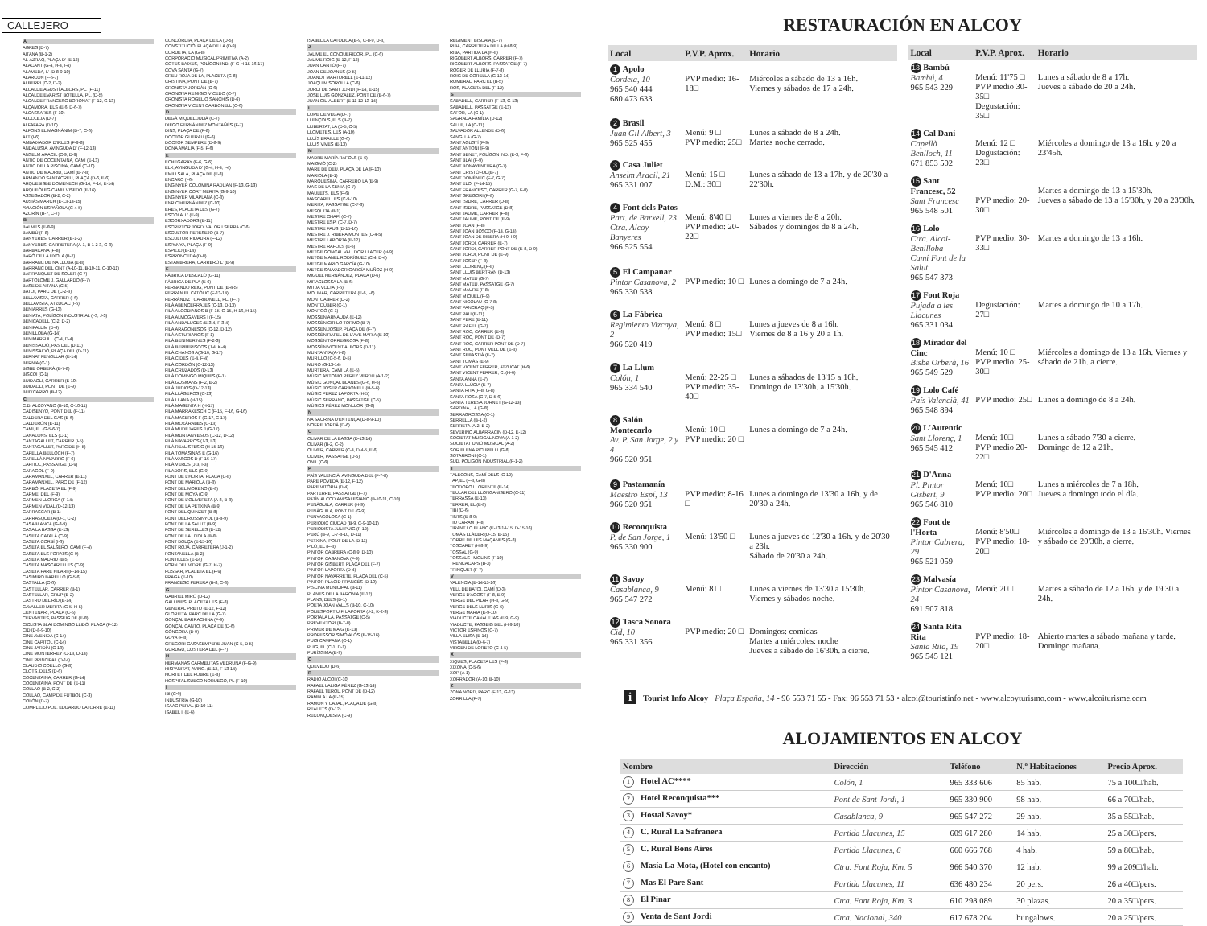CALLEJERO
A
AGRES (D-7)
AITANA (B-1-2)
AL-AZRAQ, PLAÇA D' (E-12)
ALACANT (G-4, H-4, I-4)
ALAMEDA, L' (D-8-9-10)
ALARCÓN (F-6-7)
ALBERRI (C-2, D-2)
ALCALDE AGUSTÍ ALBORS, PL. (F-11)
ALCALDE EVARIST BOTELLA, PL. (D-5)
ALCALDE FRANCESC BORONAT (F-12, G-13)
ALÇAMORA, ELS (E-6, D-6-7)
ALCASSARES (F-10)
ALCOLEJA (D-7)
ALFAFARA (D-10)
ALFONS EL MAGNÀNIM (D-7, C-6)
ALT (I-6)
AMBAIXADOR D'IRLES (F-9-8)
ANDALUSIA, AVINGUDA D' (F-12-13)
ANSELM ARACIL (C-9, D-9)
ANTIC DE COCENTAINA, CAMÍ (E-13)
ANTIC DE LA PISCINA, CAMÍ (C-10)
ANTIC DE MADRID, CAMÍ (E-7-8)
ARMANDO SANTACREU, PLAÇA (D-6, E-6)
ARQUEBISBE DOMÉNECH (G-14, F-14, E-14)
ARQUEÒLEG CAMIL VISEDO (E-16)
ASSEGADOR (B-2, C-2)
AUSIÀS MARCH (E-13-14-15)
AVIACIÓN ESPAÑOLA (C-4-5)
AZORÍN (B-7, C-7)
B
BALMES (E-8-9)
BAMBÚ (F-8)
BANYERES, CARRER (B-1-2)
BANYERES, CARRETERA (A-1, B-1-2-3, C-3)
BARBACANA (F-8)
BARÓ DE LA UXOLA (B-7)
BARRANC DE NA LLOBA (E-8)
BARRANC DEL CINT (A-10-11, B-10-11, C-10-11)
BARRANQUET DE SOLER (C-7)
BARTOLOMÉ J. GALLARDO (F-7)
BASE DE AITANA (C-5)
BATOI, PARC DE (C-2-3)
BELLAVISTA, CARRER (I-6)
BELLAVISTA, ATZUCAC (I-6)
BENIARRÉS (G-13)
BENIATA, POLÍGON INDUSTRIAL (I-3, J-3)
BENICADELL (C-2, D-2)
BENIFALLIM (D-6)
BENILLOBA (G-14)
BENIMARFULL (C-4, D-4)
BENISSAIDÓ, PAS DEL (D-11)
BENISSAIDÓ, PLAÇA DEL (D-11)
BERNAT FENOLLAR (E-14)
BÈRNIA (C-1)
BISBE ORBERÀ (E-7-8)
BISCOI (C-1)
BUIDAOLI, CARRER (E-10)
BUIDAOLI, PONT DE (E-9)
BUIXCARRÓ (B-12)
C
C.D. ALCOYANO (B-10, C-10-11)
CADISENYO, PONT DEL (F-11)
CALDERA DEL GAS (E-6)
CALDERÓN (E-11)
CAMI, EL (G-5-6-7)
CANALONS, ELS (C-1)
CANTAGALLET, CARRER (I-5)
CANTAGALLET, PARC DE (H-5)
CAPELLÀ BELLOCH (F-7)
CAPELLÀ NAVARRO (F-6)
CAPITOL, PASSATGE (D-9)
CARAGOL (F-9)
CARAMANXEL, CARRER (E-11)
CARAMANXEL, PARC DE (F-12)
CARBÓ, PLACETA EL (F-9)
CARME, DEL (F-9)
CARMEN LLORCA (F-14)
CARMEN VIDAL (D-12-13)
CARRASCAR (B-1)
CARRASQUETA (D-1, C-2)
CASABLANCA (G-8-9)
CASA LA BASSA (E-13)
CASETA CATALÀ (C-9)
CASETA CORBÍ (I-6)
CASETA EL SALSERO, CAMÍ (F-4)
CASETA ELS FORATS (C-9)
CASETA MADRID (B-5)
CASETA MASCARELLES (C-9)
CASETA PARE HILARI (F-14-15)
CASIMIRO BARELLO (G-5-6)
CASTALLA (C-6)
CASTELLAR, CARRER (B-1)
CASTELLAR, GRUP (B-2)
CASTRO DEL RÍO (E-14)
CAVALLER MERITA (G-5, H-5)
CENTENARI, PLAÇA (C-5)
CERVANTES, PASSEIG DE (E-8)
CICLISTA BLAI DOMINGO LLIDÓ, PLAÇA (F-12)
CID (D-8-9-10)
CINE AVENIDA (C-14)
CINE CAPITOL (C-14)
CINE JARDÍN (C-13)
CINE MONTERREY (C-13, D-14)
CINE PRINCIPAL (D-14)
CLAUDIO COELLO (G-8)
CLOTS, DELS (D-6)
COCENTAINA, CARRER (G-14)
COCENTAINA, PONT DE (E-11)
COLLAO (B-2, C-2)
COLLAO, CAMP DE FUTBOL (C-3)
COLÓN (D-7)
COMPLEJO POL. EDUARDO LATORRE (E-11)
CONCÒRDIA, PLAÇA DE LA (D-5)
CONSTITUCIÓ, PLAÇA DE LA (D-9)
CORDETA, LA (G-8)
CORPORACIÓ MUSICAL PRIMITIVA (A-2)
COTES BAIXES, POLÍGON IND. (F-G-H-15-16-17)
COVA SANTA (G-7)
CREU ROJA DE LA, PLACETA (G-8)
CRISTINA, PONT DE (E-7)
CRONISTA JORDÀN (C-6)
CRONISTA REMIGIO VICEDO (C-7)
CRONISTA ROGELIO SANCHÍS (D-6)
CRONISTA VICENT CARBONELL (C-6)
D
DEGÀ MIQUEL JULIÀ (C-7)
DIEGO FERNÁNDEZ MONTAÑÉS (F-7)
DINS, PLAÇA DE (F-8)
DOCTOR GUERAU (G-6)
DOCTOR SEMPERE (D-8-9)
DOÑA AMALIA (F-5, F-6)
E
ECHEGARAY (F-6, G-6)
ELX, AVINGUDA D' (G-4, H-4, I-4)
EMILI SALA, PLAÇA DE (E-8)
ENCARO (I-6)
ENGINYER COLOMINA RADUAN (F-13, G-13)
ENGINYER CORT MERITA (G-9-10)
ENGINYER VILAPLANA (C-8)
ENRIC HERNÁNDEZ (C-10)
ERES, PLACETA LES (G-7)
ESCOLA, L' (E-9)
ESCORXADORS (E-11)
ESCRIPTOR JORDI VALOR I SERRA (C-6)
ESCULTOR PERESEJO (B-7)
ESCULTOR RIDAURA (F-12)
ESPANYA, PLAÇA (F-9)
ESPEJO (E-14)
ESPRONCEDA (D-8)
ESTAMBRERA, CARRERÓ L' (E-9)
F
FÀBRICA D'ESCALÓ (G-11)
FÀBRICA DE PLA (E-6)
FERNANDO REIG, PONT DE (E-4-5)
FERRAN EL CATÒLIC (F-13-14)
FERRÀNDIZ I CARBONELL, PL. (F-7)
FILÀ ABENCERRAJES (C-13, D-13)
FILÀ ALCODIANOS B (F-15, G-15, H-16, H-15)
FILÀ ALMOGÀVERS I (F-15)
FILÀ ANDALUCES (E-3-4, F-3-4)
FILÀ ARAGONESOS (C-12, D-12)
FILÀ ASTURIANOS (F-1)
FILÀ BENIMERINES (F-2-3)
FILÀ BERBERISCOS (J-4, K-4)
FILÀ CHANOS A(G-16, G-17)
FILÀ CIDES (E-4, F-4)
FILÀ CORDÓN (C-12-13)
FILÀ CRUZADOS (D-13)
FILÀ DOMINGO MIQUES (F-1)
FILÀ GUSMANS (F-2, E-2)
FILÀ JUDIOS (D-12-13)
FILÀ LLÀGEROS (C-13)
FILÀ LLANA (H-15)
FILÀ MAGENTA H (H-17)
FILÀ MARRAKESCH C (F-15, F-16, G-16)
FILÀ MASEROS F (G-17, C-17)
FILÀ MOZÀRABES (C-13)
FILÀ MUDÉJARES J (G-17)
FILÀ MUNTANYESOS (C-12, D-12)
FILÀ NAVARROS (J-3, I-3)
FILÀ REALISTES G (H-15-16)
FILÀ TOMASINAS E (G-16)
FILÀ VASCOS D (F-16-17)
FILÀ VERDS (J-3, I-3)
FILADORS, ELS (G-9)
FONT DE L'HORTA, PLAÇA (C-8)
FONT DE MARIOLA (B-8)
FONT DEL MORENO (B-8)
FONT DE MOYA (C-9)
FONT DE L'OLIVERETA (A-8, B-8)
FONT DE LA PETXINA (B-9)
FONT DEL QUINZET (B-8)
FONT DEL ROSSINYOL (B-8-9)
FONT DE LA SALUT (B-9)
FONT DE SERELLES (D-12)
FONT DE LA UXOLA (B-8)
FONT DOLÇA (E-15-16)
FONT ROJA, CARRETERA (J-1-2)
FONTANELLA (B-2)
FONTILLES (E-14)
FORN DEL VIDRE (G-7, H-7)
FOSSAR, PLACETA EL (F-9)
FRAGA (E-10)
FRANCESC PERERA (B-8, C-8)
G
GABRIEL MIRÓ (D-12)
GALLINES, PLACETA LES (F-8)
GENERAL PRETO (E-12, F-12)
GLORIETA, PARC DE LA (G-7)
GONÇAL BARRACHINA (F-9)
GONÇAL CANTÓ, PLAÇA DE (D-6)
GÒNGORA (D-9)
GOYA (F-8)
GREGORI CASASEMPERE JUAN (C-5, D-5)
GURUGÚ, COSTERA DEL (F-7)
H
HERMANAS CARMELITAS VEDRUNA (F-G-9)
HISPANITAT, AVING. (E-12, F-13-14)
HORTET DEL POBRE (E-8)
HOSPITAL SUECO NORUEGO, PL (F-10)
I
IBI (C-6)
INDÚSTRIA (G-10)
ISAAC PERAL (D-10-11)
ISABEL II (E-6)
ISABEL LA CATÒLICA (B-9, C-8-9, D-8,)
J
JAUME EL CONQUERIDOR, PL. (C-6)
JAUME ROIG (E-12, F-12)
JUAN CANTÓ (F-7)
JOAN DE JOANES (D-5)
JOANOT MARTORELL (E-11-12)
JOAQUIM SOROLLA (C-6)
JORDI DE SANT JORDI (F-14, E-15)
JOSE LUIS GONZÁLEZ, PONT DE (B-6-7)
JUAN GIL-ALBERT (E-11-12-13-14)
L
LOPE DE VEGA (D-7)
LLENÇOLS, ELS (B-7)
LLIBERTAT, LA (D-5, C-5)
LLOMETES, LES (A-10)
LLUÍS BRAILLE (G-6)
LLUÍS VIVES (E-13)
M
MADRE MARÍA RAFOLS (E-6)
MAIGMÓ (C-2)
MARE DE DÉU, PLAÇA DE LA (F-10)
MARIOLA (B-1)
MARQUESINA, CARRERÓ LA (E-9)
MAS DE LA SÈNIA (C-7)
MAULETS, ELS (F-6)
MASCARELLES (C-9-10)
MERITA, PASSATGE (C-7-8)
MESQUITA (B-1)
MESTRE CHAPÍ (C-7)
MESTRE ESPÍ (C-7, D-7)
MESTRE FAUS (D-15-16)
MESTRE J. RIBERA MONTES (C-4-5)
MESTRE LAPORTA (E-12)
MESTRE RAFOLS (E-6)
METGE GONÇAL VALLDOR LLACER (H-9)
METGE MANEL RODRÍGUEZ (C-4, D-4)
METGE MARIO GARCÍA (G-10)
METGE SALVADOR GARCÍA MUÑOZ (H-9)
MIGUEL HERNÁNDEZ, PLAÇA (D-6)
MIRACLOSSA LA (B-6)
MITJA VOLTA (I-6)
MOLINAR, CARRETERA (E-6, I-6)
MONTCABRER (D-2)
MONTDÚBER (C-1)
MONTGÓ (C-1)
MOSSÈN ARNAUDA (E-12)
MOSSÈN CIRILO TORMO (B-7)
MOSSÈN JOSEP, PLAÇA DE (F-7)
MOSSÈN RAFEL DE L'AVE MARIA (E-10)
MOSSÈN TORREGROSA (F-8)
MOSSÈN VICENT ALBORS (D-11)
MUNTANYA (A-7-8)
MURILLO (C-5-6, D-5)
MURO (G-13-14)
MURTERA, CAMÍ LA (E-5)
MÚSIC ANTONIO PÉREZ VERDÚ (A-1-2)
MÚSIC GONÇAL BLANES (G-6, H-6)
MÚSIC JOSEP CARBONELL (H-5-6)
MÚSIC PÉREZ LAPORTA (H-5)
MÚSIC SERRANO, PASSATGE (C-5)
MÚSICS PÉREZ MONLLOR (G-8)
N
NA SAURINA D'ENTENÇA (D-8-9-10)
NOFRE JORDÀ (D-6)
O
OLIVAR DE LA BASSA (D-13-14)
OLIVAR (B-2, C-2)
OLIVER, CARRER (C-4, D-4-5, E-6)
OLIVER, PASSATGE (D-5)
ONIL (C-6)
P
PAÍS VALENCIÀ, AVINGUDA DEL (F-7-8)
PARE POVEDA (E-12, F-12)
PARE VITÒRIA (D-4)
PARTERRE, PASSATGE (F-7)
PATÍN ALCODIAM SALESIANO (B-10-11, C-10)
PENÀGUILA, CARRER (H-9)
PENÀGUILA, PONT DE (G-9)
PENYAGOLOSA (C-1)
PERIÒDIC CIUDAD (B-9, C-9-10-11)
PERIODISTA JULI PUIG (F-12)
PERÚ (B-9, C-7-8-10, D-11)
PETXINA, PONT DE LA (D-11)
PILÓ, EL (F-8)
PINTOR CABRERA (C-8-9, D-10)
PINTOR CASANOVA (F-9)
PINTOR GISBERT, PLAÇA DEL (F-7)
PINTOR LAPORTA (D-4)
PINTOR NAVARRETE, PLAÇA DEL (C-5)
PINTOR PLÀCID FRANCÉS (D-10)
PISCINA MUNICIPAL (B-11)
PLANES DE LA BARONIA (E-12)
PLANS, DELS (D-1)
POETA JOAN VALLS (B-10, C-10)
POLIESPORTIU F. LAPORTA (J-2, K-2-3)
PORTALA LA, PASSATGE (C-5)
PREVENTORI (B-7-8)
PRIMER DE MAIG (E-13)
PROFESSOR SIMÓ ALÓS (E-15-16)
PUIG CAMPANA (C-1)
PUIG, EL (C-1, D-1)
PURÍSSIMA (E-9)
Q
QUEVEDO (D-6)
R
RADIO ALCOI (C-10)
RAFAEL LALIGA PÉREZ (G-13-14)
RAFAEL TEROL, PONT DE (D-12)
RAMBLA LA (E-15)
RAMÓN Y CAJAL, PLAÇA DE (G-8)
REALETS (D-12)
RECONQUESTA (C-9)
REGIMENT BISCAIA (D-7)
RIBA, CARRETERA DE LA (H-8-9)
RIBA, PARTIDA LA (H-8)
RIGOBERT ALBORS, CARRER (F-7)
RIGOBERT ALBORS, PASSATGE (F-7)
ROGER DE LLÚRIA (F-7-8)
ROIG DE CORELLA (G-13-14)
ROMERAL, PARC EL (B-5)
ROS, PLACETA DEL (F-12)
S
SABADELL, CARRER (F-13, G-13)
SABADELL, PASSATGE (E-13)
SAFOR, LA (C-1)
SAGRADA FAMÍLIA (D-12)
SALLE, LA (C-11)
SALVADOR ALLENDE (D-6)
SANG, LA (G-7)
SANT AGUSTÍ (F-9)
SANT ANTONI (F-9)
SANT BENET, POLÍGON IND. (E-3, F-3)
SANT BLAI (F-9)
SANT BONAVENTURA (G-7)
SANT CRISTÒFOL (B-7)
SANT DOMÈNEC (F-7, G-7)
SANT ELOI (F-14-15)
SANT FRANCESC, CARRER (G-7, F-8)
SANT GREGORI (F-8)
SANT ISIDRE, CARRER (D-8)
SANT ISIDRE, PASSATGE (D-8)
SANT JAUME, CARRER (F-8)
SANT JAUME, PONT DE (E-9)
SANT JOAN (F-8)
SANT JOAN BOSCO (F-14, G-14)
SANT JOAN DE RIBERA (H-9, I-9)
SANT JORDI, CARRER (E-7)
SANT JORDI, CARRER PONT DE (E-8, D-9)
SANT JORDI, PONT DE (E-9)
SANT JOSEP (F-8)
SANT LLORENÇ (F-8)
SANT LLUÍS BERTRAN (D-13)
SANT MATEU (G-7)
SANT MATEU, PASSATGE (G-7)
SANT MAURE (F-8)
SANT MIQUEL (F-9)
SANT NICOLAU (G-7-8)
SANT PANCRAÇ (F-5)
SANT PAU (E-11)
SANT PERE (E-11)
SANT RAFEL (G-7)
SANT ROC, CARRER (E-8)
SANT ROC, PONT DE (D-7)
SANT ROC, CARRER PONT DE (D-7)
SANT ROC, PONT VELL DE (E-8)
SANT SEBASTIÀ (E-7)
SANT TOMÀS (E-9)
SANT VICENT FERRER, ATZUCAT (H-6)
SANT VICENT FERRER, C. (H-6)
SANTA ANNA (E-7)
SANTA LLÚCIA (E-7)
SANTA RITA (F-8, G-8)
SANTA ROSA (C-7, D-5-6)
SANTA TERESA JORNET (G-12-13)
SARDINA, LA (G-8)
SERRAGROSSA (C-1)
SERRELLA (B-1-2)
SERRETA (A-2, B-2)
SEVERINO ALBARRACÍN (D-12, E-12)
SOCIETAT MUSICAL NOVA (A-1-2)
SOCIETAT UNIÓ MUSICAL (A-2)
SOR ELENA PICURELLI (G-8)
SOTARRONI (C-1)
SUD, POLÍGON INDUSTRIAL (F-1-2)
T
TALECONS, CAMÍ DELS (C-12)
TAP, EL (F-8, G-8)
TEODORO LLORENTE (E-14)
TEULAR DEL LLONGANISERO (C-11)
TERRASSA (E-13)
TERRER, EL (E-8)
TIBI (D-6)
TINTS (E-8-9)
TIO CARAM (F-8)
TIRANT LO BLANC (E-13-14-15, D-15-16)
TOMÀS LLÀCER (D-15, E-15)
TORRE DE LES MAÇANES (G-8)
TOSCARET (H-8-9)
TOSSAL (G-9)
TOSSALS I MOLINS (F-10)
TRENCACAPS (B-3)
TRINQUET (F-7)
V
VALÈNCIA (E-14-15-16)
VELL DE BATOI, CAMÍ (D-3)
VERGE D'AGOST (F-8, E-9)
VERGE DEL PILAR (H-8, G-9)
VERGE DELS LLIRIS (G-6)
VERGE MARIA (E-9-10)
VIADUCTE CANALEJAS (E-9, G-9)
VIADUCTE, PASSEIG DEL (H-9-10)
VÍCTOR ESPINÓS (C-7)
VILLA ELISA (E-14)
VISTABELLA (D-6-7)
VIRGEN DE LORETO (C-4-5)
X
XIQUES, PLACETA LES (F-8)
XIXONA (C-5-6)
XOP (A-1)
XORRADOR (A-10, B-10)
Z
ZONA NORD, PARC (F-13, G-13)
ZORRILLA (F-7)
RESTAURACIÓN EN ALCOY
| Local | P.V.P. Aprox. | Horario |
| --- | --- | --- |
| 1 Apolo Cordeta, 10 965 540 444 680 473 633 | PVP medio: 16-18□ | Miércoles a sábado de 13 a 16h. Viernes y sábados de 17 a 24h. |
| 2 Brasil Juan Gil Albert, 3 965 525 455 | Menú: 9 □ PVP medio: 25□ | Lunes a sábado de 8 a 24h. Martes noche cerrado. |
| 3 Casa Juliet Anselm Aracil, 21 965 331 007 | Menú: 15 □ D.M.: 30□ | Lunes a sábado de 13 a 17h. y de 20'30 a 22'30h. |
| 4 Font dels Patos Part. de Barxell, 23 Ctra. Alcoy-Banyeres 966 525 554 | Menú: 8'40 □ PVP medio: 20-22□ | Lunes a viernes de 8 a 20h. Sábados y domingos de 8 a 24h. |
| 5 El Campanar Pintor Casanova, 2 965 330 538 | PVP medio: 10 □ | Lunes a domingo de 7 a 24h. |
| 6 La Fábrica Regimiento Vizcaya, 2 966 520 419 | Menú: 8 □ PVP medio: 15□ | Lunes a jueves de 8 a 16h. Viernes de 8 a 16 y 20 a 1h. |
| 7 La Llum Colón, 1 965 334 540 | Menú: 22-25 □ PVP medio: 35-40□ | Lunes a sábados de 13'15 a 16h. Domingo de 13'30h. a 15'30h. |
| 8 Salón Montecarlo Av. P. San Jorge, 2 y 4 966 520 951 | Menú: 10 □ PVP medio: 20 □ | Lunes a domingo de 7 a 24h. |
| 9 Pastamanía Maestro Espí, 13 966 520 951 | PVP medio: 8-16 □ | Lunes a domingo de 13'30 a 16h. y de 20'30 a 24h. |
| 10 Reconquista P. de San Jorge, 1 965 330 900 | Menú: 13'50 □ | Lunes a jueves de 12'30 a 16h. y de 20'30 a 23h. Sábado de 20'30 a 24h. |
| 11 Savoy Casablanca, 9 965 547 272 | Menú: 8 □ | Lunes a viernes de 13'30 a 15'30h. Viernes y sábados noche. |
| 12 Tasca Sonora Cid, 10 965 331 356 | PVP medio: 20 □ | Domingos: comidas Martes a miércoles: noche Jueves a sábado de 16'30h. a cierre. |
| Local | P.V.P. Aprox. | Horario |
| --- | --- | --- |
| 13 Bambú Bambú, 4 965 543 229 | Menú: 11'75 □ PVP medio 30-35□ Degustación: 35□ | Lunes a sábado de 8 a 17h. Jueves a sábado de 20 a 24h. |
| 14 Cal Dani Capellà Benlloch, 11 671 853 502 | Menú: 12 □ Degustación: 23□ | Miércoles a domingo de 13 a 16h. y 20 a 23'45h. |
| 15 Sant Francesc, 52 Sant Francesc 965 548 501 | PVP medio: 20-30□ | Martes a domingo de 13 a 15'30h. Jueves a sábado de 13 a 15'30h. y 20 a 23'30h. |
| 16 Lolo Ctra. Alcoi-Benilloba Camí Font de la Salut 965 547 373 | PVP medio: 30-33□ | Martes a domingo de 13 a 16h. |
| 17 Font Roja Pujada a les Llacunes 965 331 034 | Degustación: 27□ | Martes a domingo de 10 a 17h. |
| 18 Mirador del Cinc Bisbe Orberà, 16 965 549 529 | Menú: 10 □ PVP medio: 25-30□ | Miércoles a domingo de 13 a 16h. Viernes y sábado de 21h. a cierre. |
| 19 Lolo Café País Valencià, 41 965 548 894 | PVP medio: 25□ | Lunes a domingo de 8 a 24h. |
| 20 L'Autentic Sant Llorenç, 1 965 545 412 | Menú: 10□ PVP medio 20-22□ | Lunes a sábado 7'30 a cierre. Domingo de 12 a 21h. |
| 21 D'Anna Pl. Pintor Gisbert, 9 965 546 810 | Menú: 10□ PVP medio: 20□ | Lunes a miércoles de 7 a 18h. Jueves a domingo todo el día. |
| 22 Font de l'Horta Pintor Cabrera, 29 965 521 059 | Menú: 8'50□ PVP medio: 18-20□ | Miércoles a domingo de 13 a 16'30h. Viernes y sábado de 20'30h. a cierre. |
| 23 Malvasía Pintor Casanova, 24 691 507 818 | Menú: 20□ | Martes a sábado de 12 a 16h. y de 19'30 a 24h. |
| 24 Santa Rita Rita Santa Rita, 19 965 545 121 | PVP medio: 18-20□ | Abierto martes a sábado mañana y tarde. Domingo mañana. |
i Tourist Info Alcoy Plaça España, 14 - 96 553 71 55 - Fax: 96 553 71 53 • alcoi@touristinfo.net - www.alcoyturismo.com - www.alcoiturisme.com
ALOJAMIENTOS EN ALCOY
| Nombre | Dirección | Teléfono | N.º Habitaciones | Precio Aprox. |
| --- | --- | --- | --- | --- |
| 1 Hotel AC**** | Colón, 1 | 965 333 606 | 85 hab. | 75 a 100□/hab. |
| 2 Hotel Reconquista*** | Pont de Sant Jordi, 1 | 965 330 900 | 98 hab. | 66 a 70□/hab. |
| 3 Hostal Savoy* | Casablanca, 9 | 965 547 272 | 29 hab. | 35 a 55□/hab. |
| 4 C. Rural La Safranera | Partida Llacunes, 15 | 609 617 280 | 14 hab. | 25 a 30□/pers. |
| 5 C. Rural Bons Aires | Partida Llacunes, 6 | 660 666 768 | 4 hab. | 59 a 80□/hab. |
| 6 Masía La Mota, (Hotel con encanto) | Ctra. Font Roja, Km. 5 | 966 540 370 | 12 hab. | 99 a 209□/hab. |
| 7 Mas El Pare Sant | Partida Llacunes, 11 | 636 480 234 | 20 pers. | 26 a 40□/pers. |
| 8 El Pinar | Ctra. Font Roja, Km. 3 | 610 298 089 | 30 plazas. | 20 a 35□/pers. |
| 9 Venta de Sant Jordi | Ctra. Nacional, 340 | 617 678 204 | bungalows. | 20 a 25□/pers. |